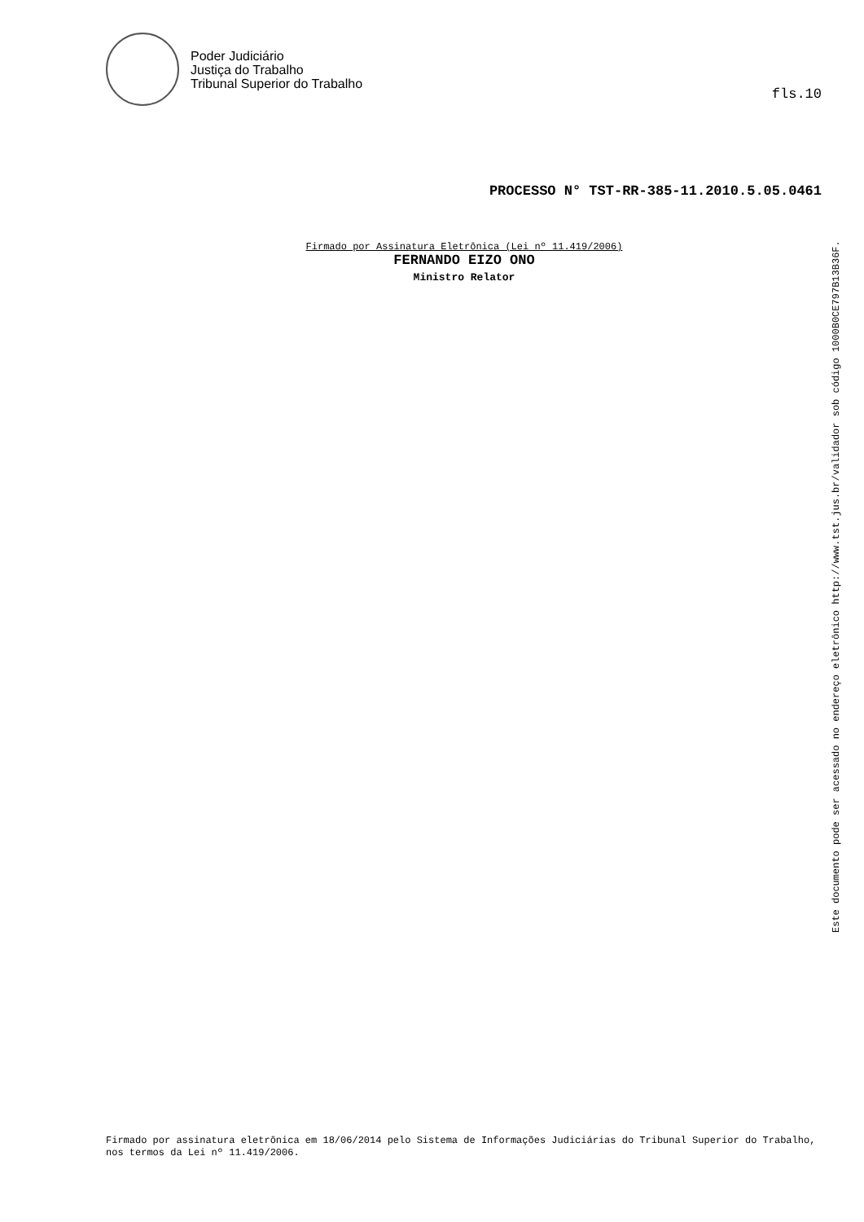Poder Judiciário
Justiça do Trabalho
Tribunal Superior do Trabalho
fls.10
PROCESSO N° TST-RR-385-11.2010.5.05.0461
Firmado por Assinatura Eletrônica (Lei nº 11.419/2006)
FERNANDO EIZO ONO
Ministro Relator
Este documento pode ser acessado no endereço eletrônico http://www.tst.jus.br/validador sob código 1000B0CE797B13B36F.
Firmado por assinatura eletrônica em 18/06/2014 pelo Sistema de Informações Judiciárias do Tribunal Superior do Trabalho, nos termos da Lei nº 11.419/2006.